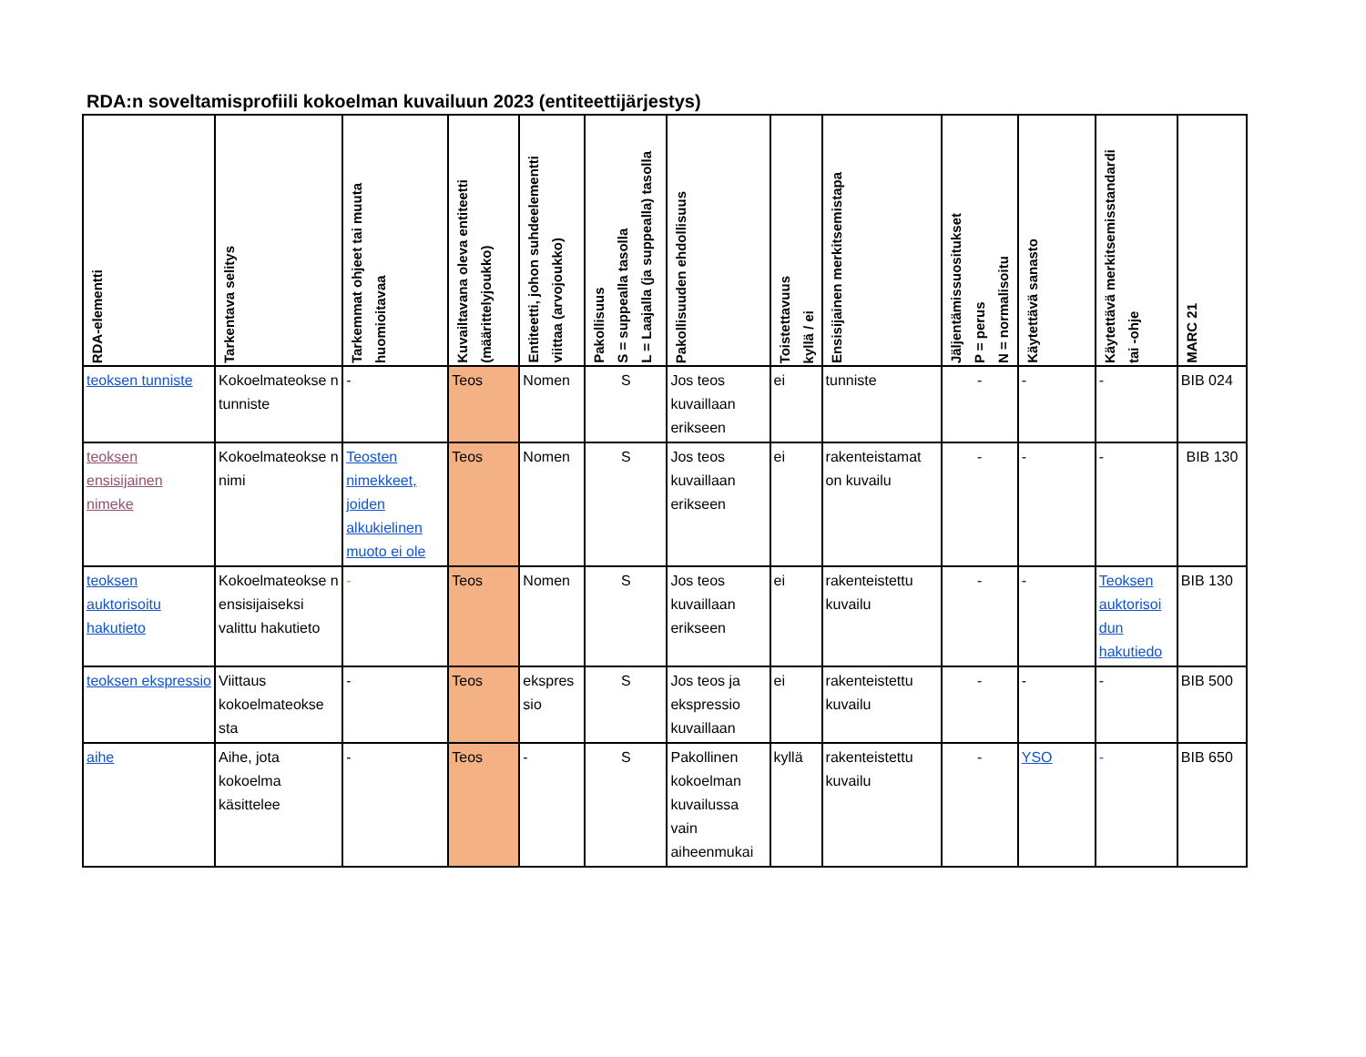RDA:n soveltamisprofiili kokoelman kuvailuun 2023 (entiteettijärjestys)
| RDA-elementti | Tarkentava selitys | Tarkemmat ohjeet tai muuta huomioitavaa | Kuvailtavana oleva entiteetti (määrittelyjoukko) | Entiteetti, johon suhdeelementti viittaa (arvojoukko) | Pakollisuus S = suppealla tasolla L = Laajalla (ja suppealla) tasolla | Pakollisuuden ehdollisuus | Toistettavuus kyllä / ei | Ensisijainen merkitsemistapa | Jäljentämissuositukset P = perus N = normalisoitu | Käytettävä sanasto | Käytettävä merkitsemisstandardi tai -ohje | MARC 21 |
| --- | --- | --- | --- | --- | --- | --- | --- | --- | --- | --- | --- | --- |
| teoksen tunniste | Kokoelmateokse n tunniste | - | Teos | Nomen | S | Jos teos kuvaillaan erikseen | ei | tunniste | - | - | - | BIB 024 |
| teoksen ensisijainen nimeke | Kokoelmateokse n nimi | Teosten nimekkeet, joiden alkukielinen muoto ei ole | Teos | Nomen | S | Jos teos kuvaillaan erikseen | ei | rakenteistamat on kuvailu | - | - | - | BIB 130 |
| teoksen auktorisoitu hakutieto | Kokoelmateokse n ensisijaiseksi valittu hakutieto | - | Teos | Nomen | S | Jos teos kuvaillaan erikseen | ei | rakenteistettu kuvailu | - | - | Teoksen auktorisoi dun hakutiedo | BIB 130 |
| teoksen ekspressio | Viittaus kokoelmateokse sta | - | Teos | ekspres sio | S | Jos teos ja ekspressio kuvaillaan | ei | rakenteistettu kuvailu | - | - | - | BIB 500 |
| aihe | Aihe, jota kokoelma käsittelee | - | Teos | - | S | Pakollinen kokoelman kuvailussa vain aiheenmukai | kyllä | rakenteistettu kuvailu | - | YSO | - | BIB 650 |